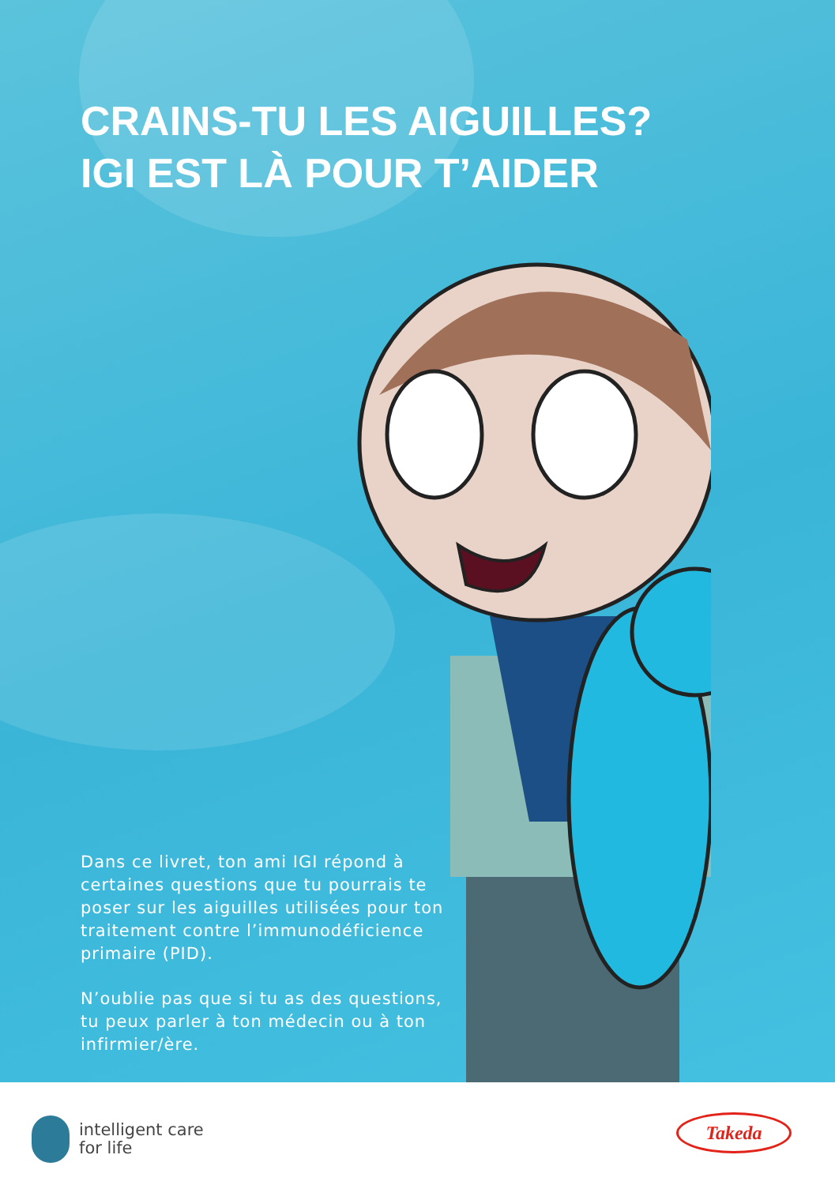CRAINS-TU LES AIGUILLES?
IGI EST LÀ POUR T’AIDER
Dans ce livret, ton ami IGI répond à certaines questions que tu pourrais te poser sur les aiguilles utilisées pour ton traitement contre l’immunodéficience primaire (PID).
N’oublie pas que si tu as des questions, tu peux parler à ton médecin ou à ton infirmier/ère.
intelligent care
for life
Takeda